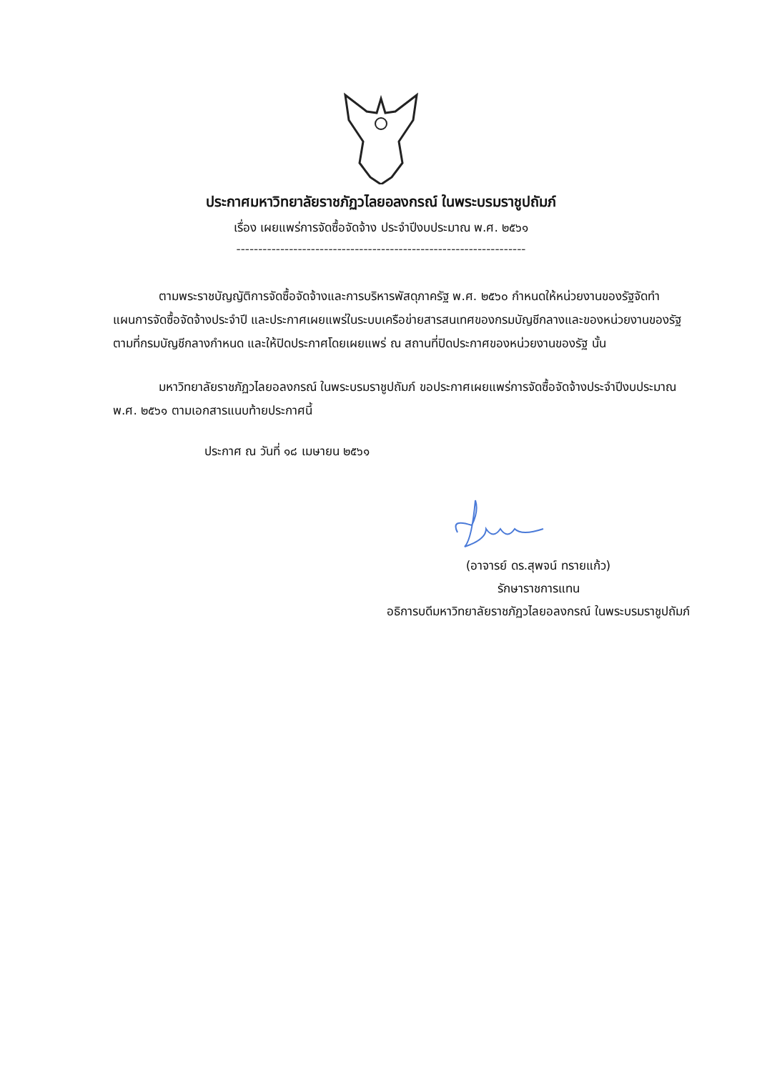ประกาศมหาวิทยาลัยราชภัฏวไลยอลงกรณ์ ในพระบรมราชูปถัมภ์
เรื่อง เผยแพร่การจัดซื้อจัดจ้าง ประจำปีงบประมาณ พ.ศ. ๒๕๖๑
------------------------------------------------------------------
ตามพระราชบัญญัติการจัดซื้อจัดจ้างและการบริหารพัสดุภาครัฐ พ.ศ. ๒๕๖๐ กำหนดให้หน่วยงานของรัฐจัดทำแผนการจัดซื้อจัดจ้างประจำปี และประกาศเผยแพร่ในระบบเครือข่ายสารสนเทศของกรมบัญชีกลางและของหน่วยงานของรัฐตามที่กรมบัญชีกลางกำหนด และให้ปิดประกาศโดยเผยแพร่ ณ สถานที่ปิดประกาศของหน่วยงานของรัฐ นั้น
มหาวิทยาลัยราชภัฏวไลยอลงกรณ์ ในพระบรมราชูปถัมภ์ ขอประกาศเผยแพร่การจัดซื้อจัดจ้างประจำปีงบประมาณ พ.ศ. ๒๕๖๑ ตามเอกสารแนบท้ายประกาศนี้
ประกาศ ณ วันที่ ๑๘ เมษายน ๒๕๖๑
(อาจารย์ ดร.สุพจน์ ทรายแก้ว)
รักษาราชการแทน
อธิการบดีมหาวิทยาลัยราชภัฏวไลยอลงกรณ์ ในพระบรมราชูปถัมภ์